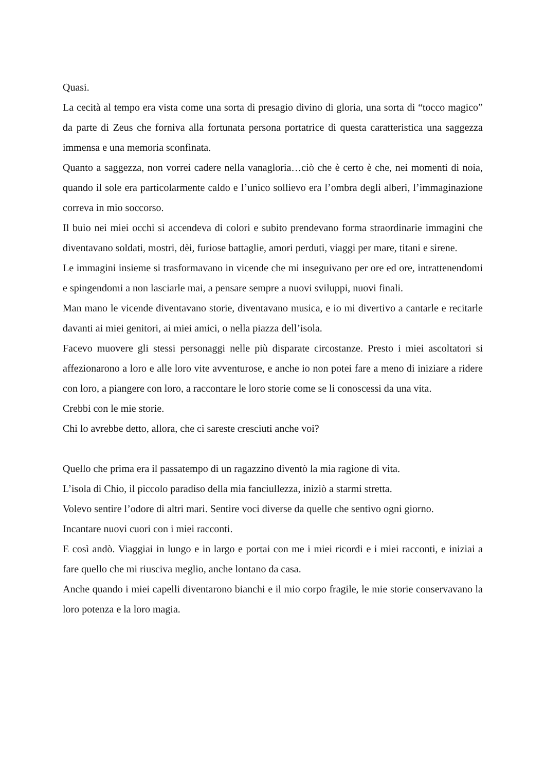Quasi.
La cecità al tempo era vista come una sorta di presagio divino di gloria, una sorta di “tocco magico” da parte di Zeus che forniva alla fortunata persona portatrice di questa caratteristica una saggezza immensa e una memoria sconfinata.
Quanto a saggezza, non vorrei cadere nella vanagloria…ciò che è certo è che, nei momenti di noia, quando il sole era particolarmente caldo e l’unico sollievo era l’ombra degli alberi, l’immaginazione correva in mio soccorso.
Il buio nei miei occhi si accendeva di colori e subito prendevano forma straordinarie immagini che diventavano soldati, mostri, dèi, furiose battaglie, amori perduti, viaggi per mare, titani e sirene.
Le immagini insieme si trasformavano in vicende che mi inseguivano per ore ed ore, intrattenendomi e spingendomi a non lasciarle mai, a pensare sempre a nuovi sviluppi, nuovi finali.
Man mano le vicende diventavano storie, diventavano musica, e io mi divertivo a cantarle e recitarle davanti ai miei genitori, ai miei amici, o nella piazza dell’isola.
Facevo muovere gli stessi personaggi nelle più disparate circostanze. Presto i miei ascoltatori si affezionarono a loro e alle loro vite avventurose, e anche io non potei fare a meno di iniziare a ridere con loro, a piangere con loro, a raccontare le loro storie come se li conoscessi da una vita.
Crebbi con le mie storie.
Chi lo avrebbe detto, allora, che ci sareste cresciuti anche voi?
Quello che prima era il passatempo di un ragazzino diventò la mia ragione di vita.
L’isola di Chio, il piccolo paradiso della mia fanciullezza, iniziò a starmi stretta.
Volevo sentire l’odore di altri mari. Sentire voci diverse da quelle che sentivo ogni giorno.
Incantare nuovi cuori con i miei racconti.
E così andò. Viaggiai in lungo e in largo e portai con me i miei ricordi e i miei racconti, e iniziai a fare quello che mi riusciva meglio, anche lontano da casa.
Anche quando i miei capelli diventarono bianchi e il mio corpo fragile, le mie storie conservavano la loro potenza e la loro magia.